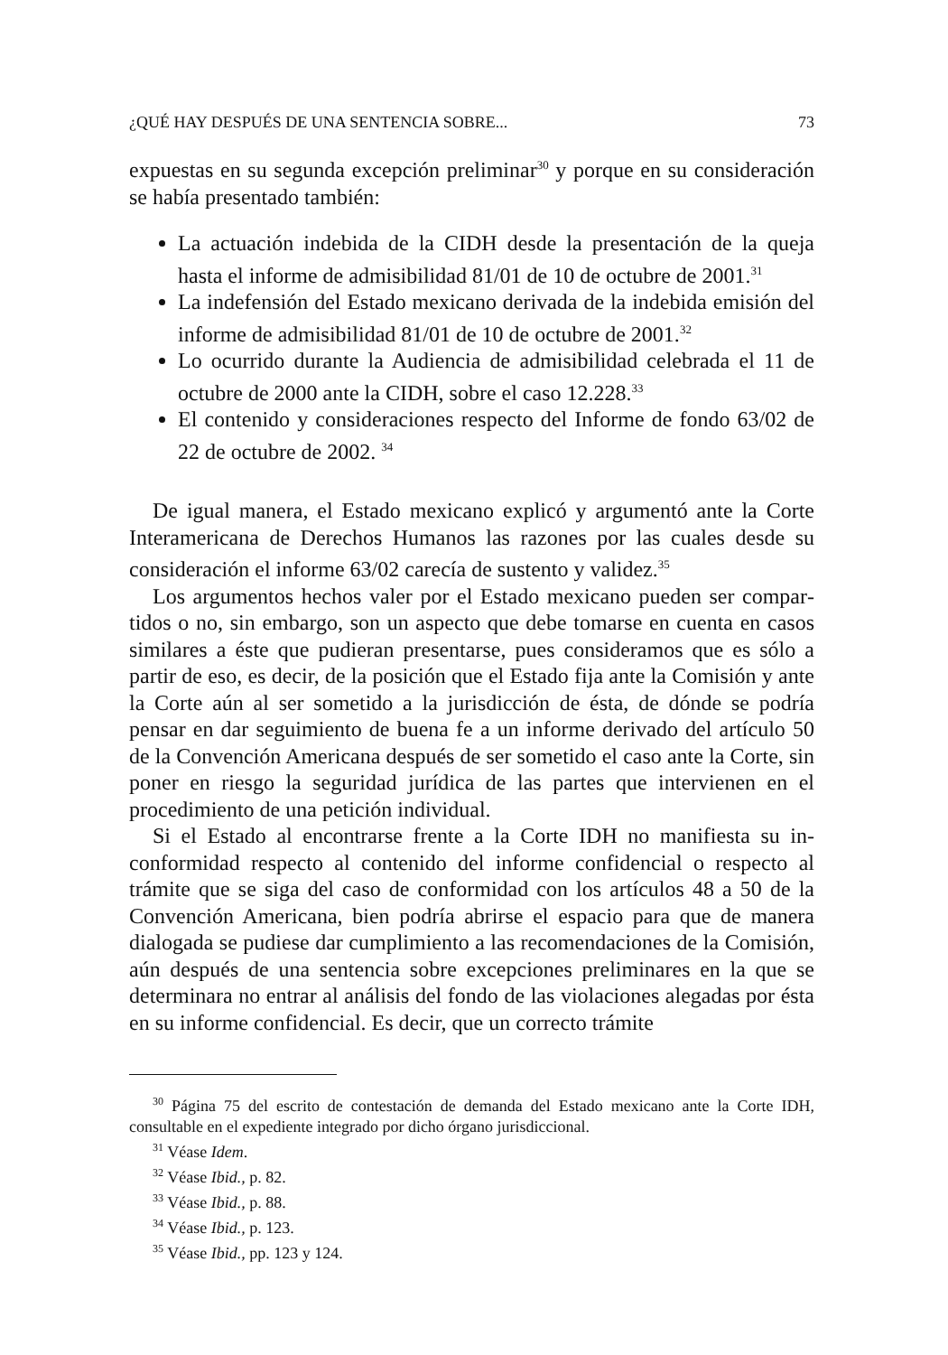¿QUÉ HAY DESPUÉS DE UNA SENTENCIA SOBRE... 73
expuestas en su segunda excepción preliminar<sup>30</sup> y porque en su considera­ción se había presentado también:
La actuación indebida de la CIDH desde la presentación de la queja hasta el informe de admisibilidad 81/01 de 10 de octubre de 2001.<sup>31</sup>
La indefensión del Estado mexicano derivada de la indebida emisión del informe de admisibilidad 81/01 de 10 de octubre de 2001.<sup>32</sup>
Lo ocurrido durante la Audiencia de admisibilidad celebrada el 11 de octubre de 2000 ante la CIDH, sobre el caso 12.228.<sup>33</sup>
El contenido y consideraciones respecto del Informe de fondo 63/02 de 22 de octubre de 2002. <sup>34</sup>
De igual manera, el Estado mexicano explicó y argumentó ante la Corte Interamericana de Derechos Humanos las razones por las cuales desde su consideración el informe 63/02 carecía de sustento y validez.<sup>35</sup>
Los argumentos hechos valer por el Estado mexicano pueden ser compar­tidos o no, sin embargo, son un aspecto que debe tomarse en cuenta en casos similares a éste que pudieran presentarse, pues consideramos que es sólo a partir de eso, es decir, de la posición que el Estado fija ante la Comisión y ante la Corte aún al ser sometido a la jurisdicción de ésta, de dónde se podría pensar en dar seguimiento de buena fe a un informe derivado del artículo 50 de la Convención Americana después de ser sometido el caso ante la Corte, sin poner en riesgo la seguridad jurídica de las partes que intervienen en el procedimiento de una petición individual.
Si el Estado al encontrarse frente a la Corte IDH no manifiesta su in­conformidad respecto al contenido del informe confidencial o respecto al trámite que se siga del caso de conformidad con los artículos 48 a 50 de la Convención Americana, bien podría abrirse el espacio para que de ma­nera dialogada se pudiese dar cumplimiento a las recomendaciones de la Comisión, aún después de una sentencia sobre excepciones preliminares en la que se determinara no entrar al análisis del fondo de las violaciones ale­gadas por ésta en su informe confidencial. Es decir, que un correcto trámite
<sup>30</sup> Página 75 del escrito de contestación de demanda del Estado mexicano ante la Corte IDH, consultable en el expediente integrado por dicho órgano jurisdiccional.
<sup>31</sup> Véase Idem.
<sup>32</sup> Véase Ibid., p. 82.
<sup>33</sup> Véase Ibid., p. 88.
<sup>34</sup> Véase Ibid., p. 123.
<sup>35</sup> Véase Ibid., pp. 123 y 124.